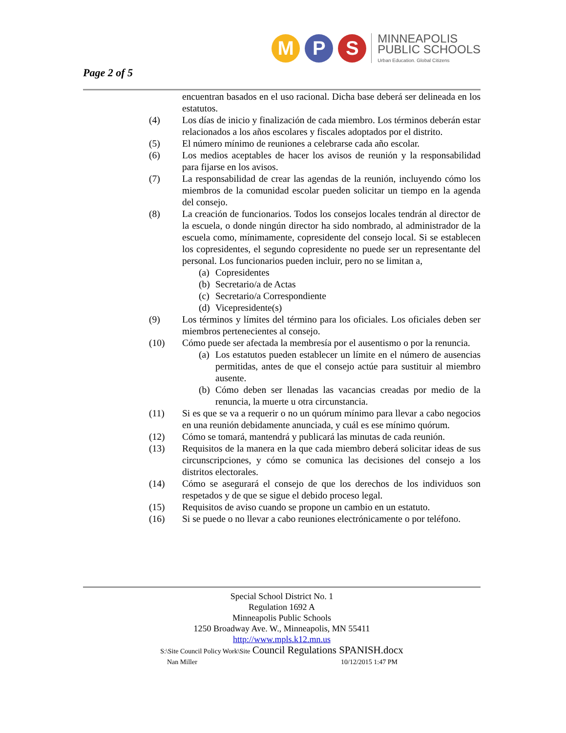Page 2 of 5
M P S
MINNEAPOLIS
PUBLIC SCHOOLS
Urban Education. Global Citizens
encuentran basados en el uso racional. Dicha base deberá ser delineada en los estatutos.
(4) Los días de inicio y finalización de cada miembro. Los términos deberán estar relacionados a los años escolares y fiscales adoptados por el distrito.
(5) El número mínimo de reuniones a celebrarse cada año escolar.
(6) Los medios aceptables de hacer los avisos de reunión y la responsabilidad para fijarse en los avisos.
(7) La responsabilidad de crear las agendas de la reunión, incluyendo cómo los miembros de la comunidad escolar pueden solicitar un tiempo en la agenda del consejo.
(8) La creación de funcionarios. Todos los consejos locales tendrán al director de la escuela, o donde ningún director ha sido nombrado, al administrador de la escuela como, mínimamente, copresidente del consejo local. Si se establecen los copresidentes, el segundo copresidente no puede ser un representante del personal. Los funcionarios pueden incluir, pero no se limitan a,
(a)
Copresidentes
(b)
Secretario/a de Actas
(c)
Secretario/a Correspondiente
(d)
Vicepresidente(s)
(9) Los términos y límites del término para los oficiales. Los oficiales deben ser miembros pertenecientes al consejo.
(10) Cómo puede ser afectada la membresía por el ausentismo o por la renuncia.
(a)
Los estatutos pueden establecer un límite en el número de ausencias permitidas, antes de que el consejo actúe para sustituir al miembro ausente.
(b)
Cómo deben ser llenadas las vacancias creadas por medio de la renuncia, la muerte u otra circunstancia.
(11) Si es que se va a requerir o no un quórum mínimo para llevar a cabo negocios en una reunión debidamente anunciada, y cuál es ese mínimo quórum.
(12) Cómo se tomará, mantendrá y publicará las minutas de cada reunión.
(13) Requisitos de la manera en la que cada miembro deberá solicitar ideas de sus circunscripciones, y cómo se comunica las decisiones del consejo a los distritos electorales.
(14) Cómo se asegurará el consejo de que los derechos de los individuos son respetados y de que se sigue el debido proceso legal.
(15) Requisitos de aviso cuando se propone un cambio en un estatuto.
(16) Si se puede o no llevar a cabo reuniones electrónicamente o por teléfono.
Special School District No. 1
Regulation 1692 A
Minneapolis Public Schools
1250 Broadway Ave. W., Minneapolis, MN 55411
http://www.mpls.k12.mn.us
S:\Site Council Policy Work\Site Council Regulations SPANISH.docx
Nan Miller 10/12/2015 1:47 PM